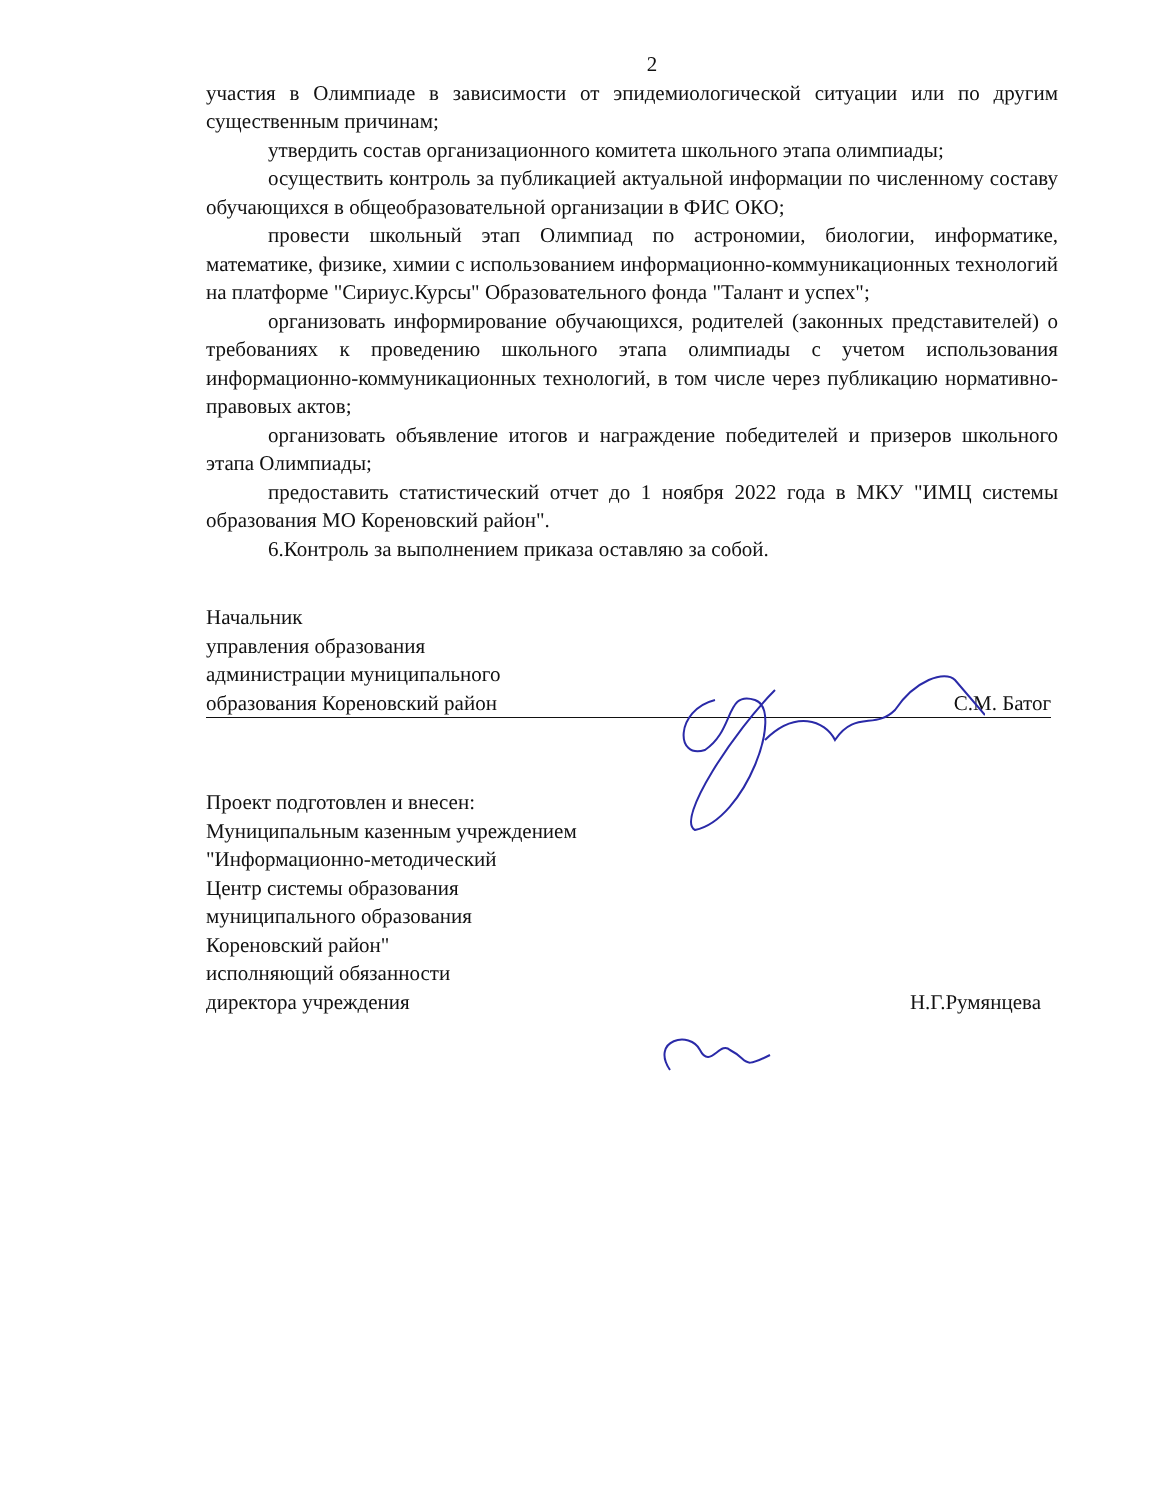2
участия в Олимпиаде в зависимости от эпидемиологической ситуации или по другим существенным причинам;
утвердить состав организационного комитета школьного этапа олимпиады;
осуществить контроль за публикацией актуальной информации по численному составу обучающихся в общеобразовательной организации в ФИС ОКО;
провести школьный этап Олимпиад по астрономии, биологии, информатике, математике, физике, химии с использованием информационно-коммуникационных технологий на платформе "Сириус.Курсы" Образовательного фонда "Талант и успех";
организовать информирование обучающихся, родителей (законных представителей) о требованиях к проведению школьного этапа олимпиады с учетом использования информационно-коммуникационных технологий, в том числе через публикацию нормативно-правовых актов;
организовать объявление итогов и награждение победителей и призеров школьного этапа Олимпиады;
предоставить статистический отчет до 1 ноября 2022 года в МКУ "ИМЦ системы образования МО Кореновский район".
6.Контроль за выполнением приказа оставляю за собой.
Начальник
управления образования
администрации муниципального
образования Кореновский район
С.М. Батог
Проект подготовлен и внесен:
Муниципальным казенным учреждением
"Информационно-методический
Центр системы образования
муниципального образования
Кореновский район"
исполняющий обязанности
директора учреждения
Н.Г.Румянцева